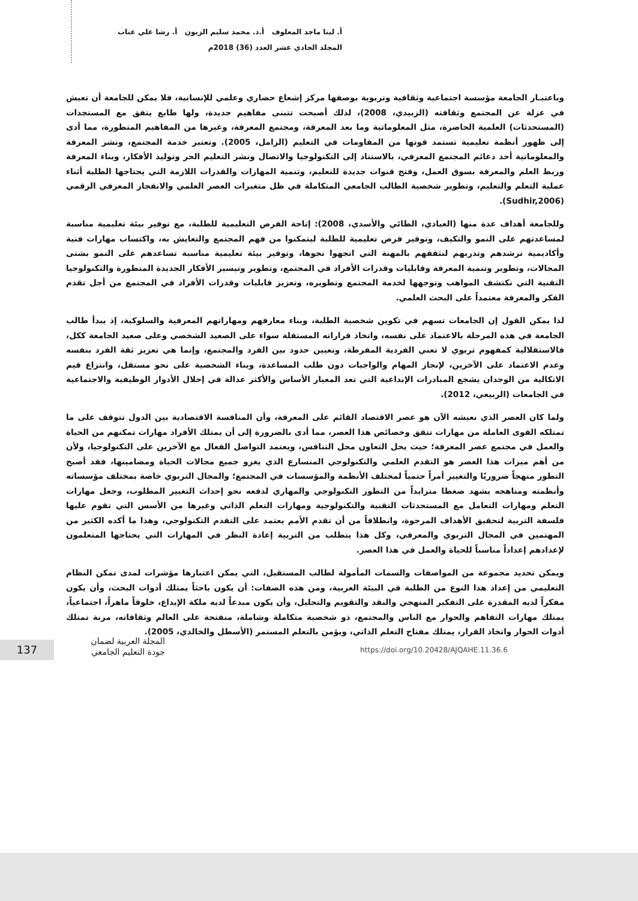أ. لينا ماجد المعلوف أ.د. محمد سليم الزبون أ. رشا علي عناب
المجلد الحادي عشر العدد (36) 2018م
وباعتبـار الجامعة مؤسسة اجتماعية وثقافية وتربوية بوصفها مركز إشعاع حضاري وعلمي للإنسانية، فلا يمكن للجامعة أن تعيش في عزلة عن المجتمع وثقافته (الزبيدي، 2008)، لذلك أصبحت تتبنى مفاهيم جديدة، ولها طابع يتفق مع المستجدات (المستحدثات) العلمية الحاضرة، مثل المعلوماتية وما بعد المعرفة، ومجتمع المعرفة، وغيرها من المفاهيم المتطورة، مما أدى إلى ظهور أنظمة تعليمية تستمد قوتها من المقاومات في التعليم (الزامل، 2005). وتعتبر خدمة المجتمع، ونشر المعرفة والمعلوماتية أحد دعائم المجتمع المعرفي، بالاستناد إلى التكنولوجيا والاتصال ونشر التعليم الحر وتوليد الأفكار، وبناء المعرفة وربط العلم والمعرفة بسوق العمل، وفتح قنوات جديدة للتعليم، وتنمية المهارات والقدرات اللازمة التي يحتاجها الطلبة أثناء عملية التعلم والتعليم، وتطوير شخصية الطالب الجامعي المتكاملة في ظل متغيرات العصر العلمي والانفجار المعرفي الرقمي (Sudhir,2006).
وللجامعة أهداف عدة منها (العبادي، الطائي والأسدي، 2008): إتاحة الفرص التعليمية للطلبة، مع توفير بيئة تعليمية مناسبة لمساعدتهم على النمو والتكيف، وتوفير فرص تعليمية للطلبة ليتمكنوا من فهم المجتمع والتعايش به، واكتساب مهارات فنية وأكاديمية ترشدهم وتدربهم لتثقفهم بالمهنة التي اتجهوا نحوها، وتوفير بيئة تعليمية مناسبة تساعدهم على النمو بشتى المجالات، وتطوير وتنمية المعرفة وقابليات وقدرات الأفراد في المجتمع، وتطوير وتيسير الأفكار الجديدة المتطورة والتكنولوجيا التقنية التي تكتشف المواهب وتوجهها لخدمة المجتمع وتطويره، وتعزيز قابليات وقدرات الأفراد في المجتمع من أجل تقدم الفكر والمعرفة معتمداً على البحث العلمي.
لذا يمكن القول إن الجامعات تسهم في تكوين شخصية الطلبة، وبناء معارفهم ومهاراتهم المعرفية والسلوكية، إذ يبدأ طالب الجامعة في هذه المرحلة بالاعتماد على نفسه، واتخاذ قراراته المستقلة سواء على الصعيد الشخصي وعلى صعيد الجامعة ككل، فالاستقلالية كمفهوم تربوي لا تعني الفردية المفرطة، وتعيين حدود بين الفرد والمجتمع، وإنما هي تعزيز ثقة الفرد بنفسه وعدم الاعتماد على الآخرين، لإنجاز المهام والواجبات دون طلب المساعدة، وبناء الشخصية على نحو مستقل، وانتزاع قيم الاتكالية من الوجدان يشجع المبادرات الإبداعية التي تعد المعيار الأساس والأكثر عدالة في إحلال الأدوار الوظيفية والاجتماعية في الجامعات (الربيعي، 2012).
ولما كان العصر الذي نعيشه الآن هو عصر الاقتصاد القائم على المعرفة، وأن المنافسة الاقتصادية بين الدول تتوقف على ما تمتلكه القوى العاملة من مهارات تتفق وخصائص هذا العصر، مما أدى بالضرورة إلى أن يمتلك الأفراد مهارات تمكنهم من الحياة والعمل في مجتمع عصر المعرفة؛ حيث يحل التعاون محل التنافس، ويعتمد التواصل الفعال مع الآخرين على التكنولوجيا، ولأن من أهم ميزات هذا العصر هو التقدم العلمي والتكنولوجي المتسارع الذي يغزو جميع مجالات الحياة ومضامينها، فقد أصبح التطور منهجاً ضروريًا والتغيير أمراً حتمياً لمختلف الأنظمة والمؤسسات في المجتمع؛ والمجال التربوي خاصة بمختلف مؤسساته وأنظمته ومناهجه يشهد ضغطا متزايداً من التطور التكنولوجي والمهاري لدفعه نحو إحداث التغيير المطلوب، وجعل مهارات التعلم ومهارات التعامل مع المستحدثات التقنية والتكنولوجية ومهارات التعلم الذاتي وغيرها من الأسس التي تقوم عليها فلسفة التربية لتحقيق الأهداف المرجوة، وانطلاقاً من أن تقدم الأمم يعتمد على التقدم التكنولوجي، وهذا ما أكده الكثير من المهتمين في المجال التربوي والمعرفي، وكل هذا يتطلب من التربية إعادة النظر في المهارات التي يحتاجها المتعلمون لإعدادهم إعداداً مناسباً للحياة والعمل في هذا العصر.
ويمكن تحديد مجموعة من المواصفات والسمات المأمولة لطالب المستقبل، التي يمكن اعتبارها مؤشرات لمدى تمكن النظام التعليمي من إعداد هذا النوع من الطلبة في البيئة العربية، ومن هذه الصفات: أن يكون باحثاً يمتلك أدوات البحث، وأن يكون مفكراً لديه المقدرة على التفكير المنهجي والنقد والتقويم والتحليل، وأن يكون مبدعاً لديه ملكة الإبداع، خلوقاً ماهراً، اجتماعياً، يمتلك مهارات التفاهم والحوار مع الناس والمجتمع، ذو شخصية متكاملة وشاملة، منفتحة على العالم وثقافاته، مرنة تمتلك أدوات الحوار واتخاذ القرار، يمتلك مفتاح التعلم الذاتي، ويؤمن بالتعلم المستمر (الأسطل والخالدي، 2005).
137
المجلة العربية لضمان
جودة التعليم الجامعي
https://doi.org/10.20428/AJQAHE.11.36.6